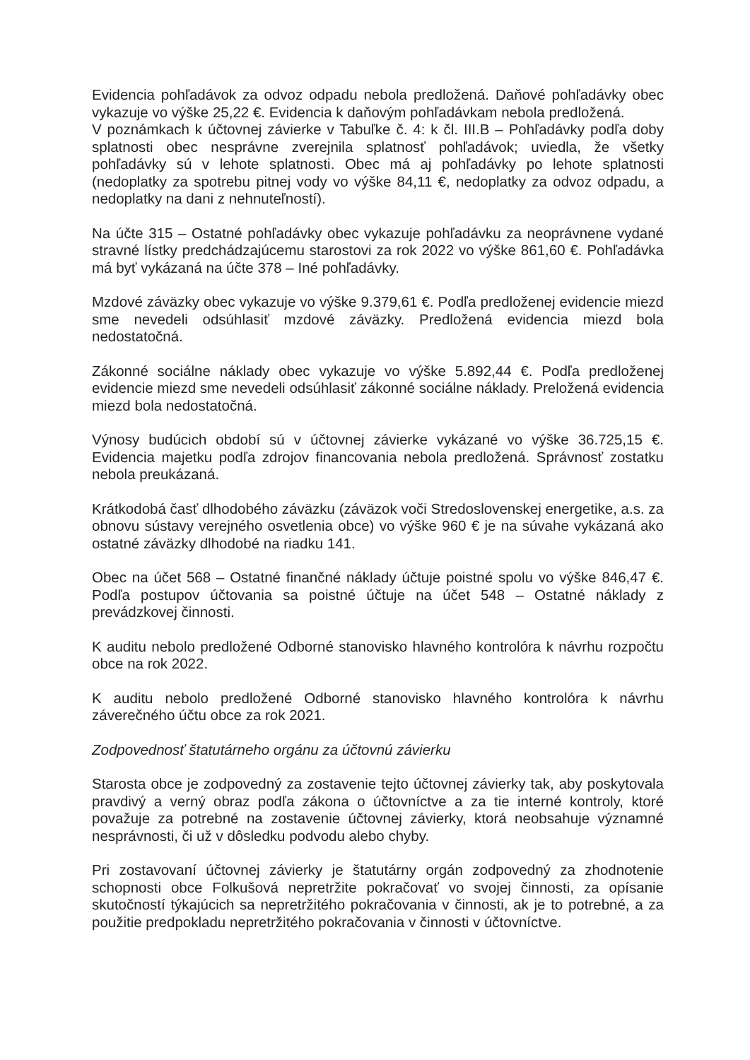Evidencia pohľadávok za odvoz odpadu nebola predložená. Daňové pohľadávky obec vykazuje vo výške 25,22 €. Evidencia k daňovým pohľadávkam nebola predložená.
V poznámkach k účtovnej závierke v Tabuľke č. 4: k čl. III.B – Pohľadávky podľa doby splatnosti obec nesprávne zverejnila splatnosť pohľadávok; uviedla, že všetky pohľadávky sú v lehote splatnosti. Obec má aj pohľadávky po lehote splatnosti (nedoplatky za spotrebu pitnej vody vo výške 84,11 €, nedoplatky za odvoz odpadu, a nedoplatky na dani z nehnuteľností).
Na účte 315 – Ostatné pohľadávky obec vykazuje pohľadávku za neoprávnene vydané stravné lístky predchádzajúcemu starostovi za rok 2022 vo výške 861,60 €. Pohľadávka má byť vykázaná na účte 378 – Iné pohľadávky.
Mzdové záväzky obec vykazuje vo výške 9.379,61 €. Podľa predloženej evidencie miezd sme nevedeli odsúhlasiť mzdové záväzky. Predložená evidencia miezd bola nedostatočná.
Zákonné sociálne náklady obec vykazuje vo výške 5.892,44 €. Podľa predloženej evidencie miezd sme nevedeli odsúhlasiť zákonné sociálne náklady. Preložená evidencia miezd bola nedostatočná.
Výnosy budúcich období sú v účtovnej závierke vykázané vo výške 36.725,15 €. Evidencia majetku podľa zdrojov financovania nebola predložená. Správnosť zostatku nebola preukázaná.
Krátkodobá časť dlhodobého záväzku (záväzok voči Stredoslovenskej energetike, a.s. za obnovu sústavy verejného osvetlenia obce) vo výške 960 € je na súvahe vykázaná ako ostatné záväzky dlhodobé na riadku 141.
Obec na účet 568 – Ostatné finančné náklady účtuje poistné spolu vo výške 846,47 €. Podľa postupov účtovania sa poistné účtuje na účet 548 – Ostatné náklady z prevádzkovej činnosti.
K auditu nebolo predložené Odborné stanovisko hlavného kontrolóra k návrhu rozpočtu obce na rok 2022.
K auditu nebolo predložené Odborné stanovisko hlavného kontrolóra k návrhu záverečného účtu obce za rok 2021.
Zodpovednosť štatutárneho orgánu za účtovnú závierku
Starosta obce je zodpovedný za zostavenie tejto účtovnej závierky tak, aby poskytovala pravdivý a verný obraz podľa zákona o účtovníctve a za tie interné kontroly, ktoré považuje za potrebné na zostavenie účtovnej závierky, ktorá neobsahuje významné nesprávnosti, či už v dôsledku podvodu alebo chyby.
Pri zostavovaní účtovnej závierky je štatutárny orgán zodpovedný za zhodnotenie schopnosti obce Folkušová nepretržite pokračovať vo svojej činnosti, za opísanie skutočností týkajúcich sa nepretržitého pokračovania v činnosti, ak je to potrebné, a za použitie predpokladu nepretržitého pokračovania v činnosti v účtovníctve.